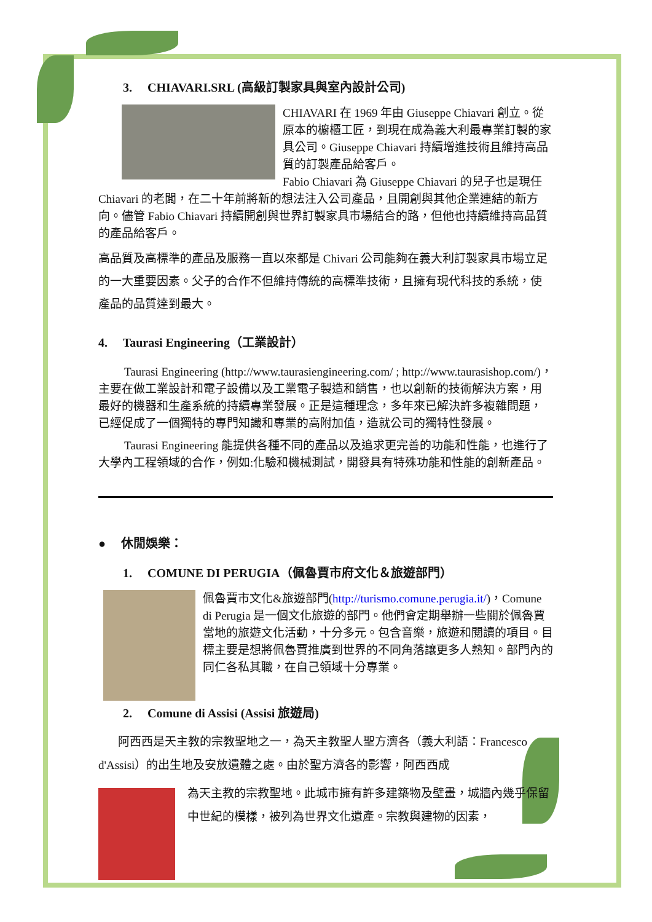3. CHIAVARI.SRL (高級訂製家具與室內設計公司)
CHIAVARI 在 1969 年由 Giuseppe Chiavari 創立。從原本的櫥櫃工匠，到現在成為義大利最專業訂製的家具公司。Giuseppe Chiavari 持續增進技術且維持高品質的訂製產品給客戶。
Fabio Chiavari 為 Giuseppe Chiavari 的兒子也是現任 Chiavari 的老闆，在二十年前將新的想法注入公司產品，且開創與其他企業連結的新方向。儘管 Fabio Chiavari 持續開創與世界訂製家具市場結合的路，但他也持續維持高品質的產品給客戶。
高品質及高標準的產品及服務一直以來都是 Chivari 公司能夠在義大利訂製家具市場立足的一大重要因素。父子的合作不但維持傳統的高標準技術，且擁有現代科技的系統，使產品的品質達到最大。
4. Taurasi Engineering（工業設計）
Taurasi Engineering (http://www.taurasiengineering.com/ ; http://www.taurasishop.com/)，主要在做工業設計和電子設備以及工業電子製造和銷售，也以創新的技術解決方案，用最好的機器和生產系統的持續專業發展。正是這種理念，多年來已解決許多複雜問題，已經促成了一個獨特的專門知識和專業的高附加值，造就公司的獨特性發展。
Taurasi Engineering 能提供各種不同的產品以及追求更完善的功能和性能，也進行了大學內工程領域的合作，例如:化驗和機械測試，開發具有特殊功能和性能的創新產品。
● 休閒娛樂：
1. COMUNE DI PERUGIA（佩魯賈市府文化＆旅遊部門）
佩魯賈市文化&旅遊部門(http://turismo.comune.perugia.it/)，Comune di Perugia 是一個文化旅遊的部門。他們會定期舉辦一些關於佩魯賈當地的旅遊文化活動，十分多元。包含音樂，旅遊和閱讀的項目。目標主要是想將佩魯賈推廣到世界的不同角落讓更多人熟知。部門內的同仁各私其職，在自己領域十分專業。
2. Comune di Assisi (Assisi 旅遊局)
阿西西是天主教的宗教聖地之一，為天主教聖人聖方濟各（義大利語：Francesco d'Assisi）的出生地及安放遺體之處。由於聖方濟各的影響，阿西西成
為天主教的宗教聖地。此城市擁有許多建築物及壁畫，城牆內幾乎保留中世紀的模樣，被列為世界文化遺產。宗教與建物的因素，